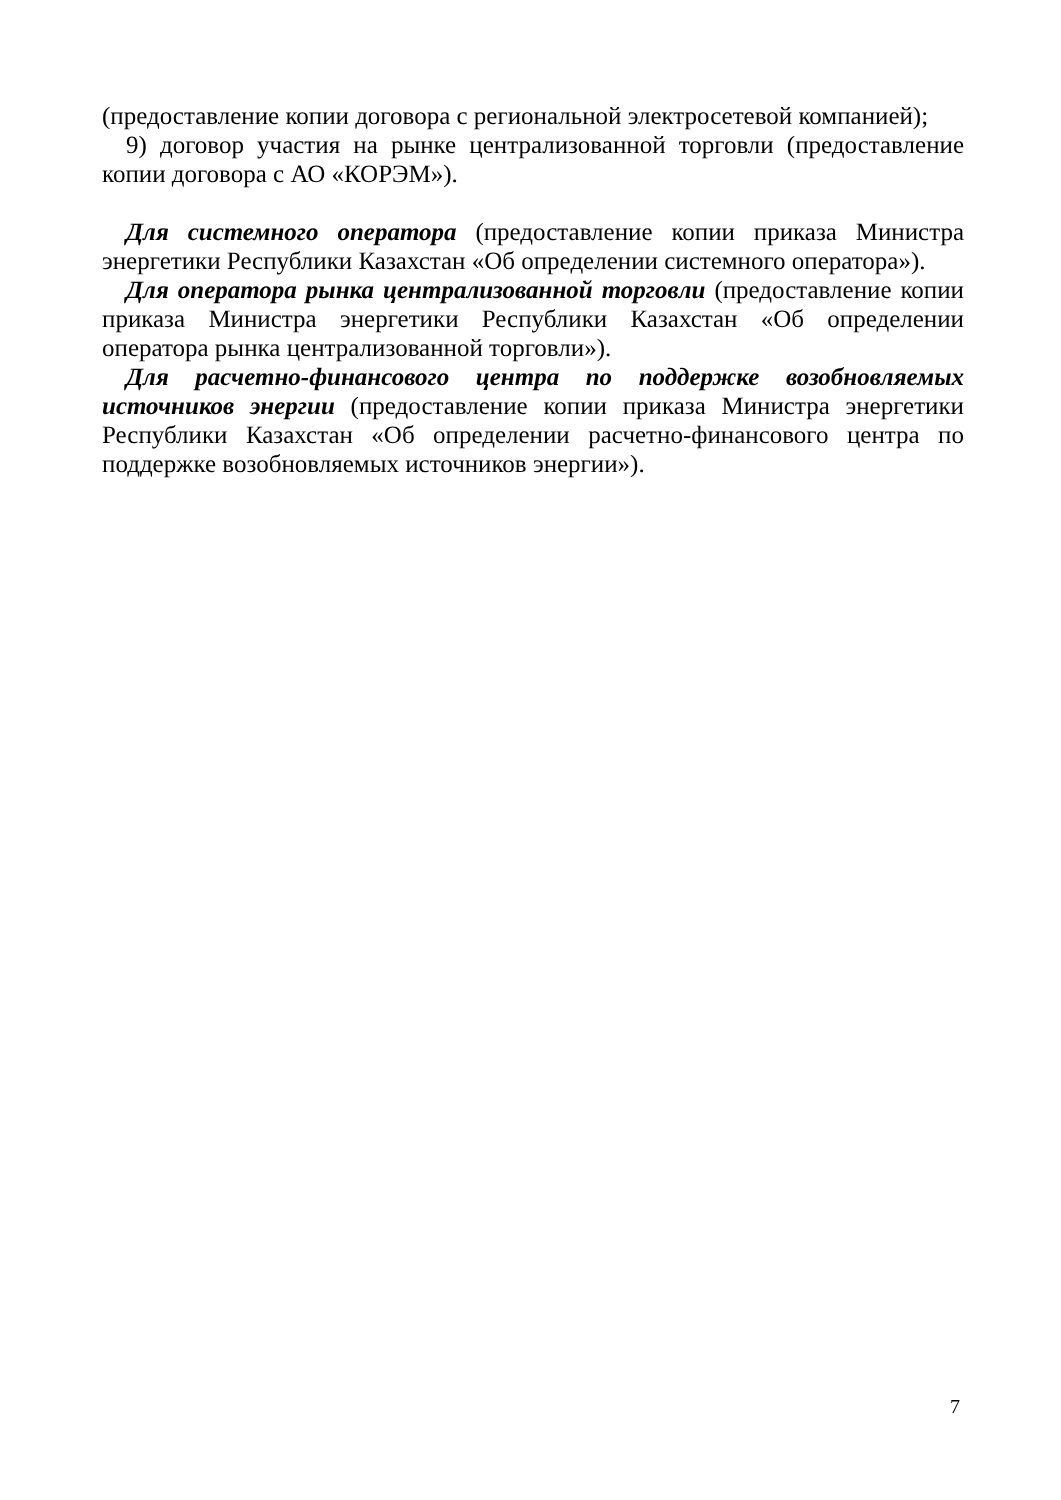(предоставление копии договора с региональной электросетевой компанией);
9) договор участия на рынке централизованной торговли (предоставление копии договора с АО «КОРЭМ»).
Для системного оператора (предоставление копии приказа Министра энергетики Республики Казахстан «Об определении системного оператора»).
Для оператора рынка централизованной торговли (предоставление копии приказа Министра энергетики Республики Казахстан «Об определении оператора рынка централизованной торговли»).
Для расчетно-финансового центра по поддержке возобновляемых источников энергии (предоставление копии приказа Министра энергетики Республики Казахстан «Об определении расчетно-финансового центра по поддержке возобновляемых источников энергии»).
7